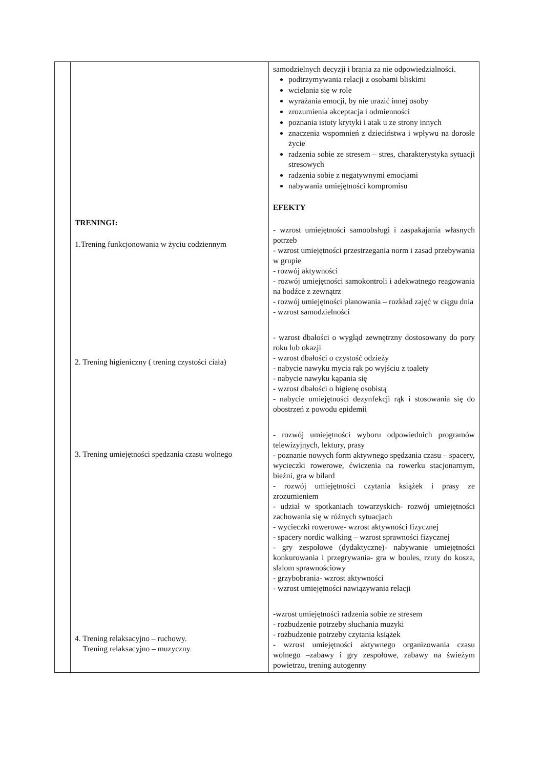| | TRENINGI: 1.Trening funkcjonowania w życiu codziennym 2. Trening higieniczny ( trening czystości ciała) 3. Trening umiejętności spędzania czasu wolnego 4. Trening relaksacyjno – ruchowy. Trening relaksacyjno – muzyczny. | samodzielnych decyzji i brania za nie odpowiedzialności. podtrzymywania relacji z osobami bliskimi wcielania się w role wyrażania emocji, by nie urazić innej osoby zrozumienia akceptacja i odmienności poznania istoty krytyki i atak u ze strony innych znaczenia wspomnień z dzieciństwa i wpływu na dorosłe życie radzenia sobie ze stresem – stres, charakterystyka sytuacji stresowych radzenia sobie z negatywnymi emocjami nabywania umiejętności kompromisu EFEKTY - wzrost umiejętności samoobsługi i zaspakajania własnych potrzeb - wzrost umiejętności przestrzegania norm i zasad przebywania w grupie - rozwój aktywności - rozwój umiejętności samokontroli i adekwatnego reagowania na bodźce z zewnątrz - rozwój umiejętności planowania – rozkład zajęć w ciągu dnia - wzrost samodzielności - wzrost dbałości o wygląd zewnętrzny dostosowany do pory roku lub okazji - wzrost dbałości o czystość odzieży - nabycie nawyku mycia rąk po wyjściu z toalety - nabycie nawyku kąpania się - wzrost dbałości o higienę osobistą - nabycie umiejętności dezynfekcji rąk i stosowania się do obostrzeń z powodu epidemii - rozwój umiejętności wyboru odpowiednich programów telewizyjnych, lektury, prasy - poznanie nowych form aktywnego spędzania czasu – spacery, wycieczki rowerowe, ćwiczenia na rowerku stacjonarnym, bieżni, gra w bilard - rozwój umiejętności czytania książek i prasy ze zrozumieniem - udział w spotkaniach towarzyskich- rozwój umiejętności zachowania się w różnych sytuacjach - wycieczki rowerowe- wzrost aktywności fizycznej - spacery nordic walking – wzrost sprawności fizycznej - gry zespołowe (dydaktyczne)- nabywanie umiejętności konkurowania i przegrywania- gra w boules, rzuty do kosza, slalom sprawnościowy - grzybobrania- wzrost aktywności - wzrost umiejętności nawiązywania relacji -wzrost umiejętności radzenia sobie ze stresem - rozbudzenie potrzeby słuchania muzyki - rozbudzenie potrzeby czytania książek - wzrost umiejętności aktywnego organizowania czasu wolnego –zabawy i gry zespołowe, zabawy na świeżym powietrzu, trening autogenny |